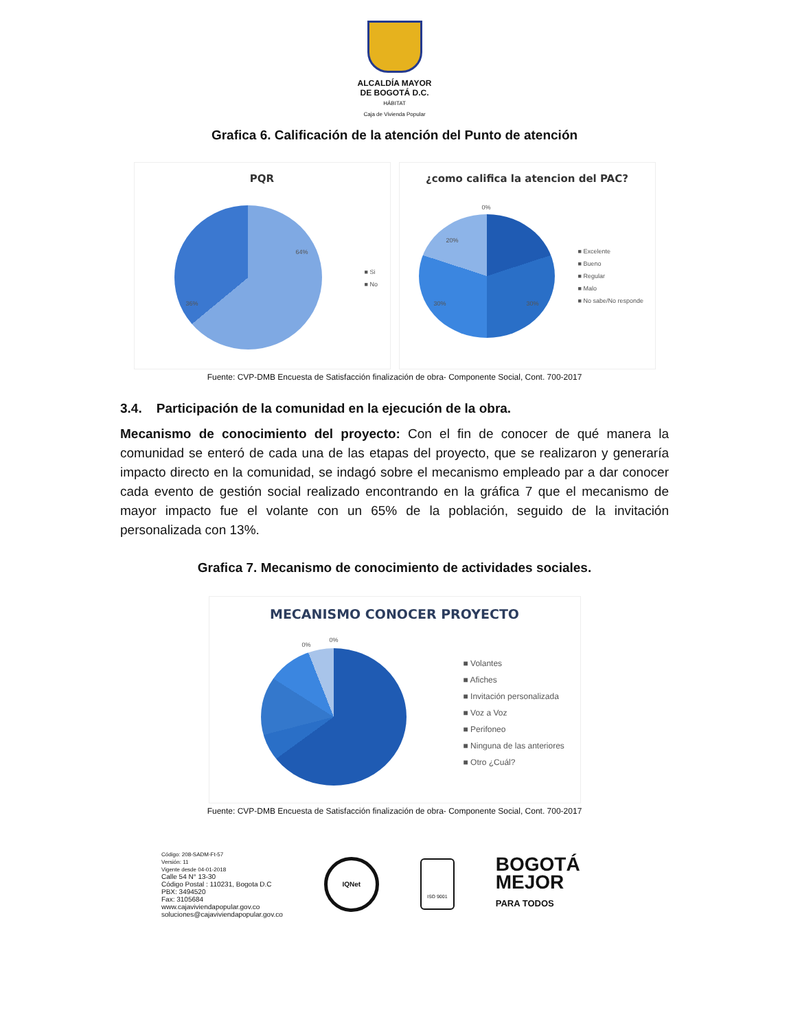ALCALDÍA MAYOR
DE BOGOTÁ D.C.
HÁBITAT
Caja de Vivienda Popular
Grafica 6. Calificación de la atención del Punto de atención
PQR
■ Si
■ No
64%
36%
¿como califica la atencion del PAC?
0%
■ Excelente
■ Bueno
■ Regular
■ Malo
■ No sabe/No responde
20%
30% 30%
Fuente: CVP-DMB Encuesta de Satisfacción finalización de obra- Componente Social, Cont. 700-2017
3.4. Participación de la comunidad en la ejecución de la obra.
Mecanismo de conocimiento del proyecto: Con el fin de conocer de qué manera la comunidad se enteró de cada una de las etapas del proyecto, que se realizaron y generaría impacto directo en la comunidad, se indagó sobre el mecanismo empleado par a dar conocer cada evento de gestión social realizado encontrando en la gráfica 7 que el mecanismo de mayor impacto fue el volante con un 65% de la población, seguido de la invitación personalizada con 13%.
Grafica 7. Mecanismo de conocimiento de actividades sociales.
MECANISMO CONOCER PROYECTO
0%
0%
■ Volantes
■ Afiches
■ Invitación personalizada
■ Voz a Voz
■ Perifoneo
■ Ninguna de las anteriores
■ Otro ¿Cuál?
Fuente: CVP-DMB Encuesta de Satisfacción finalización de obra- Componente Social, Cont. 700-2017
Código: 208-SADM-Ft-57
Versión: 11
Vigente desde 04-01-2018
Calle 54 N° 13-30
Código Postal : 110231, Bogota D.C
PBX: 3494520
Fax: 3105684
www.cajaviviendapopular.gov.co
soluciones@cajaviviendapopular.gov.co
IQNet
ISO 9001
BOGOTÁ
MEJOR
PARA TODOS